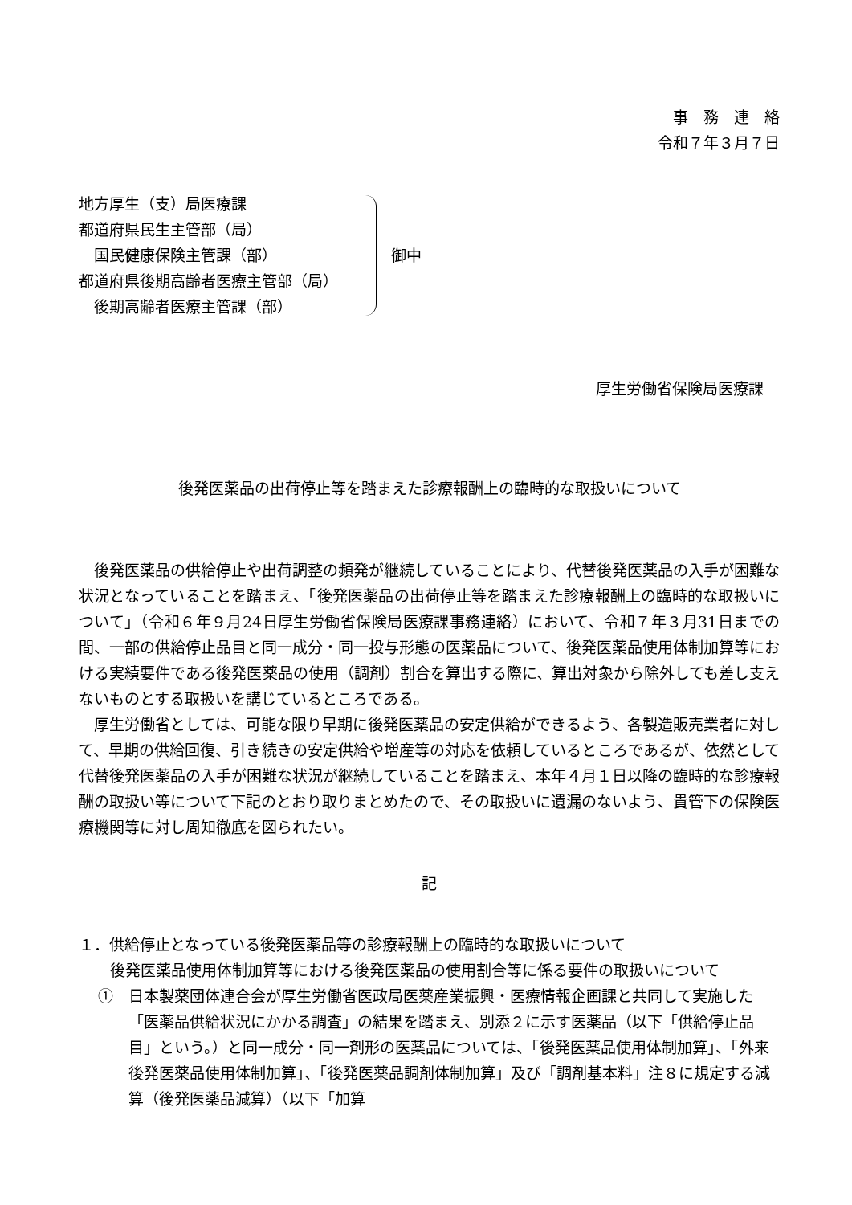事　務　連　絡
令和７年３月７日
地方厚生（支）局医療課
都道府県民生主管部（局）
　国民健康保険主管課（部）
都道府県後期高齢者医療主管部（局）
　後期高齢者医療主管課（部）
御中
厚生労働省保険局医療課
後発医薬品の出荷停止等を踏まえた診療報酬上の臨時的な取扱いについて
後発医薬品の供給停止や出荷調整の頻発が継続していることにより、代替後発医薬品の入手が困難な状況となっていることを踏まえ、「後発医薬品の出荷停止等を踏まえた診療報酬上の臨時的な取扱いについて」（令和６年９月24日厚生労働省保険局医療課事務連絡）において、令和７年３月31日までの間、一部の供給停止品目と同一成分・同一投与形態の医薬品について、後発医薬品使用体制加算等における実績要件である後発医薬品の使用（調剤）割合を算出する際に、算出対象から除外しても差し支えないものとする取扱いを講じているところである。
厚生労働省としては、可能な限り早期に後発医薬品の安定供給ができるよう、各製造販売業者に対して、早期の供給回復、引き続きの安定供給や増産等の対応を依頼しているところであるが、依然として代替後発医薬品の入手が困難な状況が継続していることを踏まえ、本年４月１日以降の臨時的な診療報酬の取扱い等について下記のとおり取りまとめたので、その取扱いに遺漏のないよう、貴管下の保険医療機関等に対し周知徹底を図られたい。
記
１．供給停止となっている後発医薬品等の診療報酬上の臨時的な取扱いについて
後発医薬品使用体制加算等における後発医薬品の使用割合等に係る要件の取扱いについて
①　日本製薬団体連合会が厚生労働省医政局医薬産業振興・医療情報企画課と共同して実施した「医薬品供給状況にかかる調査」の結果を踏まえ、別添２に示す医薬品（以下「供給停止品目」という。）と同一成分・同一剤形の医薬品については、「後発医薬品使用体制加算」、「外来後発医薬品使用体制加算」、「後発医薬品調剤体制加算」及び「調剤基本料」注８に規定する減算（後発医薬品減算）（以下「加算